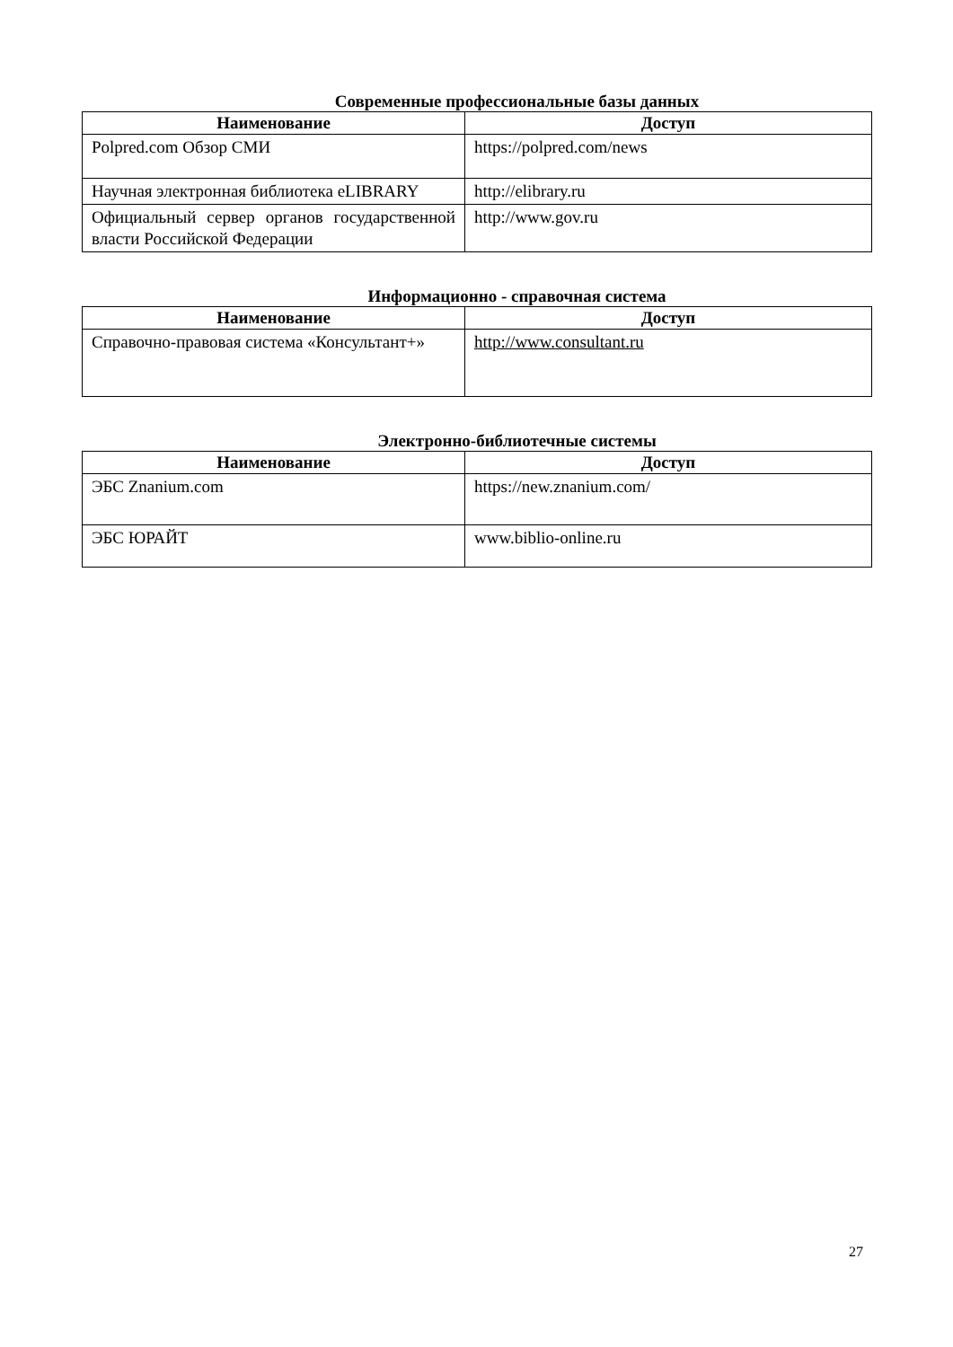Современные профессиональные базы данных
| Наименование | Доступ |
| --- | --- |
| Polpred.com Обзор СМИ | https://polpred.com/news |
| Научная электронная библиотека eLIBRARY | http://elibrary.ru |
| Официальный сервер органов государственной власти Российской Федерации | http://www.gov.ru |
Информационно - справочная система
| Наименование | Доступ |
| --- | --- |
| Справочно-правовая система «Консультант+» | http://www.consultant.ru |
Электронно-библиотечные системы
| Наименование | Доступ |
| --- | --- |
| ЭБС Znanium.com | https://new.znanium.com/ |
| ЭБС ЮРАЙТ | www.biblio-online.ru |
27